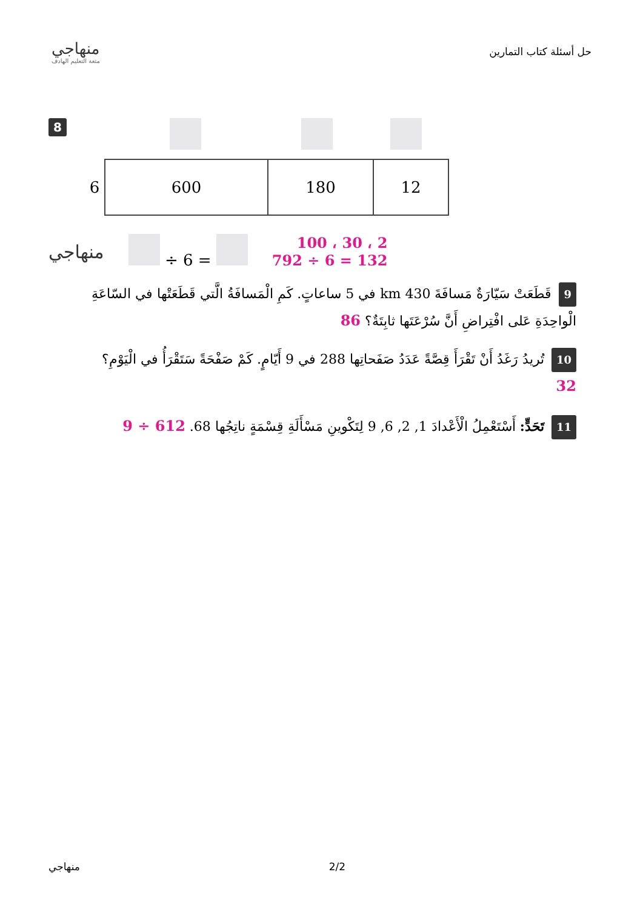منهاجي
متعة التعليم الهادف
حل أسئلة كتاب التمارين
8
| 6 | 600 | 180 | 12 |
منهاجي
÷ 6 =
2 ، 30 ، 100
792 ÷ 6 = 132
9 قَطَعَتْ سَيّارَةٌ مَسافَةَ 430 km في 5 ساعاتٍ. كَمِ الْمَسافَةُ الَّتي قَطَعَتْها في السّاعَةِ الْواحِدَةِ عَلى افْتِراضِ أَنَّ سُرْعَتَها ثابِتَةٌ؟ 86
10 تُريدُ رَغَدُ أَنْ تَقْرَأَ قِصَّةً عَدَدُ صَفَحاتِها 288 في 9 أَيّامٍ. كَمْ صَفْحَةً سَتَقْرَأُ في الْيَوْمِ؟
32
11 تَحَدٍّ: أَسْتَعْمِلُ الْأَعْدادَ 1, 2, 6, 9 لِتَكْوينِ مَسْأَلَةِ قِسْمَةٍ ناتِجُها 68. 612 ÷ 9
منهاجي 2/2